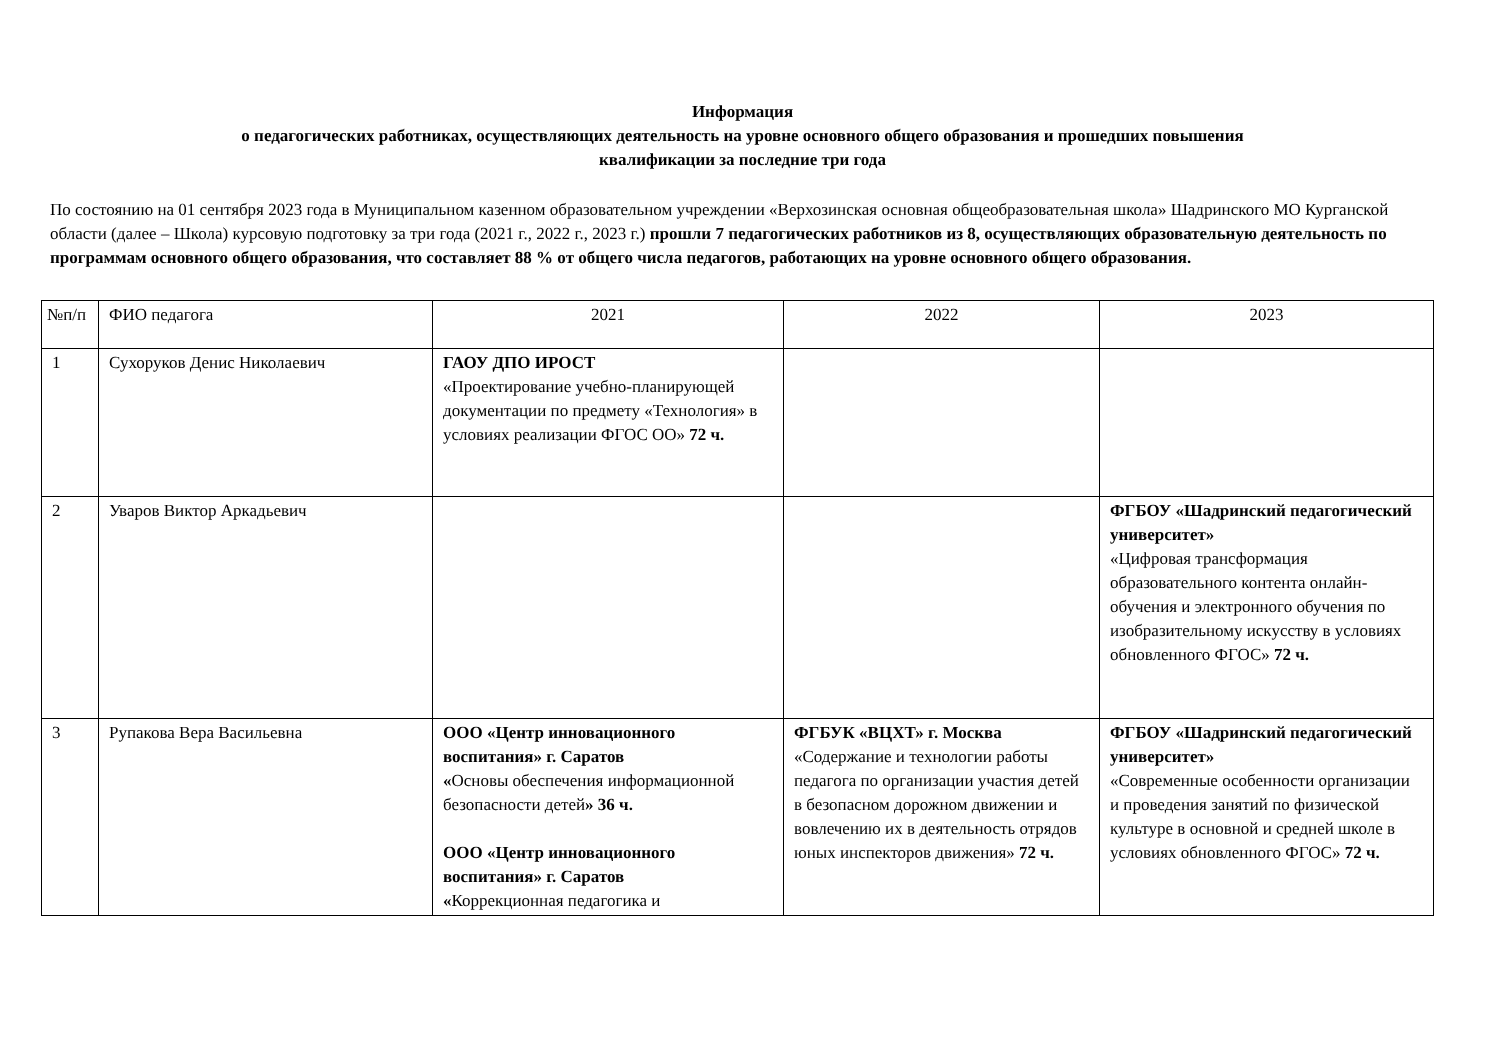Информация
о педагогических работниках, осуществляющих деятельность на уровне основного общего образования и прошедших повышения
квалификации за последние три года
По состоянию на 01 сентября 2023 года в Муниципальном казенном образовательном учреждении «Верхозинская основная общеобразовательная школа» Шадринского МО Курганской области (далее – Школа) курсовую подготовку за три года (2021 г., 2022 г., 2023 г.) прошли 7 педагогических работников из 8, осуществляющих образовательную деятельность по программам основного общего образования, что составляет 88 % от общего числа педагогов, работающих на уровне основного общего образования.
| №п/п | ФИО педагога | 2021 | 2022 | 2023 |
| 1 | Сухоруков Денис Николаевич | ГАОУ ДПО ИРОСТ «Проектирование учебно-планирующей документации по предмету «Технология» в условиях реализации ФГОС ОО» 72 ч. | | |
| 2 | Уваров Виктор Аркадьевич | | | ФГБОУ «Шадринский педагогический университет» «Цифровая трансформация образовательного контента онлайн-обучения и электронного обучения по изобразительному искусству в условиях обновленного ФГОС» 72 ч. |
| 3 | Рупакова Вера Васильевна | ООО «Центр инновационного воспитания» г. Саратов « Основы обеспечения информационной безопасности детей » 36 ч. ООО «Центр инновационного воспитания» г. Саратов « Коррекционная педагогика и | ФГБУК «ВЦХТ» г. Москва «Содержание и технологии работы педагога по организации участия детей в безопасном дорожном движении и вовлечению их в деятельность отрядов юных инспекторов движения» 72 ч. | ФГБОУ «Шадринский педагогический университет» «Современные особенности организации и проведения занятий по физической культуре в основной и средней школе в условиях обновленного ФГОС» 72 ч. |